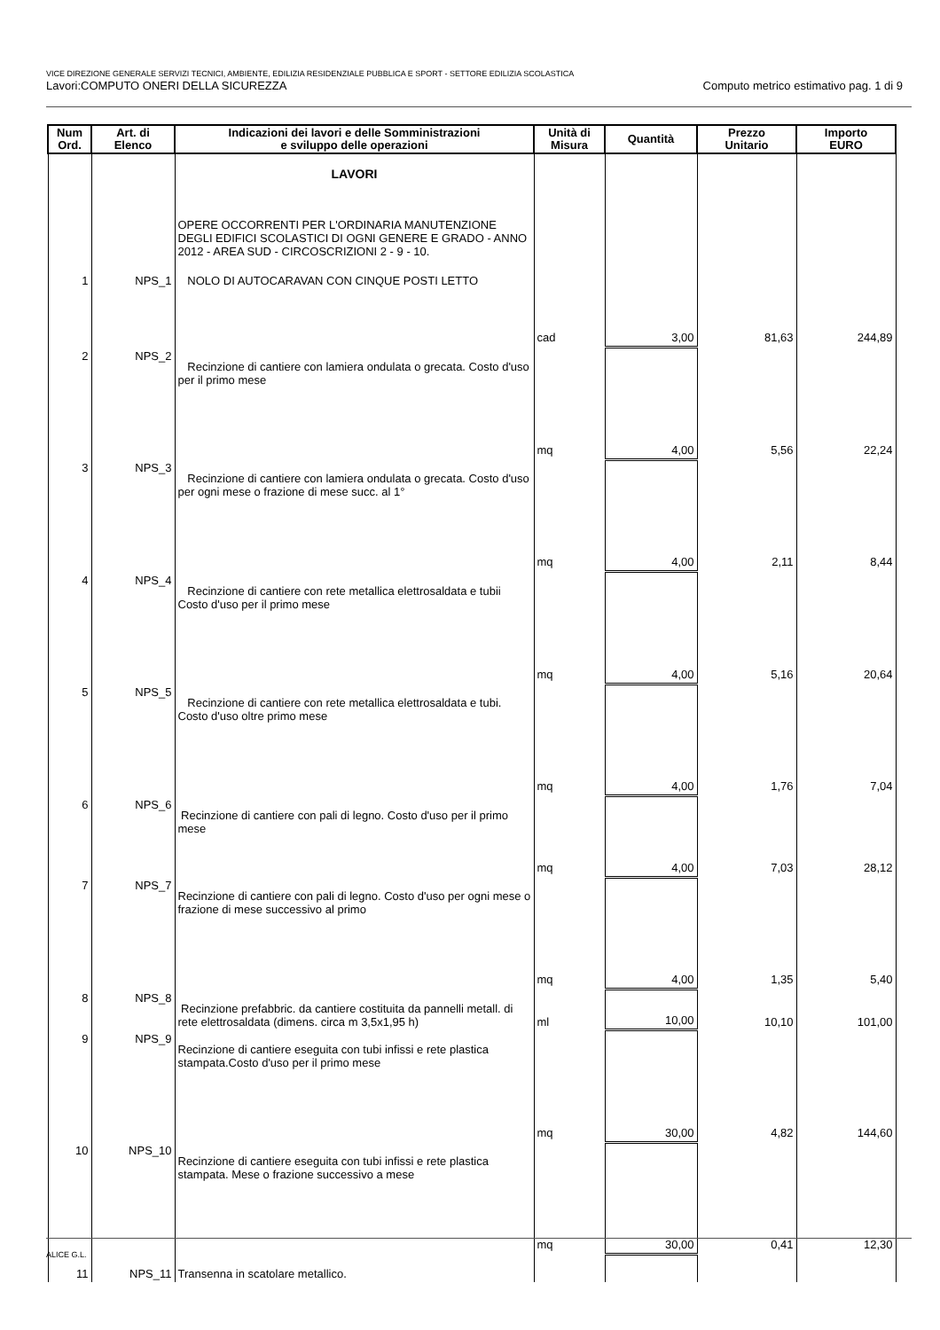VICE DIREZIONE GENERALE SERVIZI TECNICI, AMBIENTE, EDILIZIA RESIDENZIALE PUBBLICA E SPORT - SETTORE EDILIZIA SCOLASTICA
Lavori:COMPUTO ONERI DELLA SICUREZZA Computo metrico estimativo pag. 1 di 9
| Num Ord. | Art. di Elenco | Indicazioni dei lavori e delle Somministrazioni e sviluppo delle operazioni | Unità di Misura | Quantità | Prezzo Unitario | Importo EURO |
| --- | --- | --- | --- | --- | --- | --- |
| | | LAVORI | | | | |
| | | OPERE OCCORRENTI PER L'ORDINARIA MANUTENZIONE DEGLI EDIFICI SCOLASTICI DI OGNI GENERE E GRADO - ANNO 2012 - AREA SUD - CIRCOSCRIZIONI 2 - 9 - 10. | | | | |
| 1 | NPS_1 | NOLO DI AUTOCARAVAN CON CINQUE POSTI LETTO | | | | |
| | | | cad | 3,00 | 81,63 | 244,89 |
| 2 | NPS_2 | Recinzione di cantiere con lamiera ondulata o grecata. Costo d'uso per il primo mese | | | | |
| | | | mq | 4,00 | 5,56 | 22,24 |
| 3 | NPS_3 | Recinzione di cantiere con lamiera ondulata o grecata. Costo d'uso per ogni mese o frazione di mese succ. al 1° | | | | |
| | | | mq | 4,00 | 2,11 | 8,44 |
| 4 | NPS_4 | Recinzione di cantiere con rete metallica elettrosaldata e tubii Costo d'uso per il primo mese | | | | |
| | | | mq | 4,00 | 5,16 | 20,64 |
| 5 | NPS_5 | Recinzione di cantiere con rete metallica elettrosaldata e tubi. Costo d'uso oltre primo mese | | | | |
| | | | mq | 4,00 | 1,76 | 7,04 |
| 6 | NPS_6 | Recinzione di cantiere con pali di legno. Costo d'uso per il primo mese | | | | |
| | | | mq | 4,00 | 7,03 | 28,12 |
| 7 | NPS_7 | Recinzione di cantiere con pali di legno. Costo d'uso per ogni mese o frazione di mese successivo al primo | | | | |
| | | | mq | 4,00 | 1,35 | 5,40 |
| 8 | NPS_8 | Recinzione prefabbric. da cantiere costituita da pannelli metall. di rete elettrosaldata (dimens. circa m 3,5x1,95 h) | ml | 10,00 | 10,10 | 101,00 |
| 9 | NPS_9 | Recinzione di cantiere eseguita con tubi infissi e rete plastica stampata.Costo d'uso per il primo mese | | | | |
| | | | mq | 30,00 | 4,82 | 144,60 |
| 10 | NPS_10 | Recinzione di cantiere eseguita con tubi infissi e rete plastica stampata. Mese o frazione successivo a mese | | | | |
| | | | mq | 30,00 | 0,41 | 12,30 |
| 11 | NPS_11 | Transenna in scatolare metallico. | | | | |
ALICE G.L.